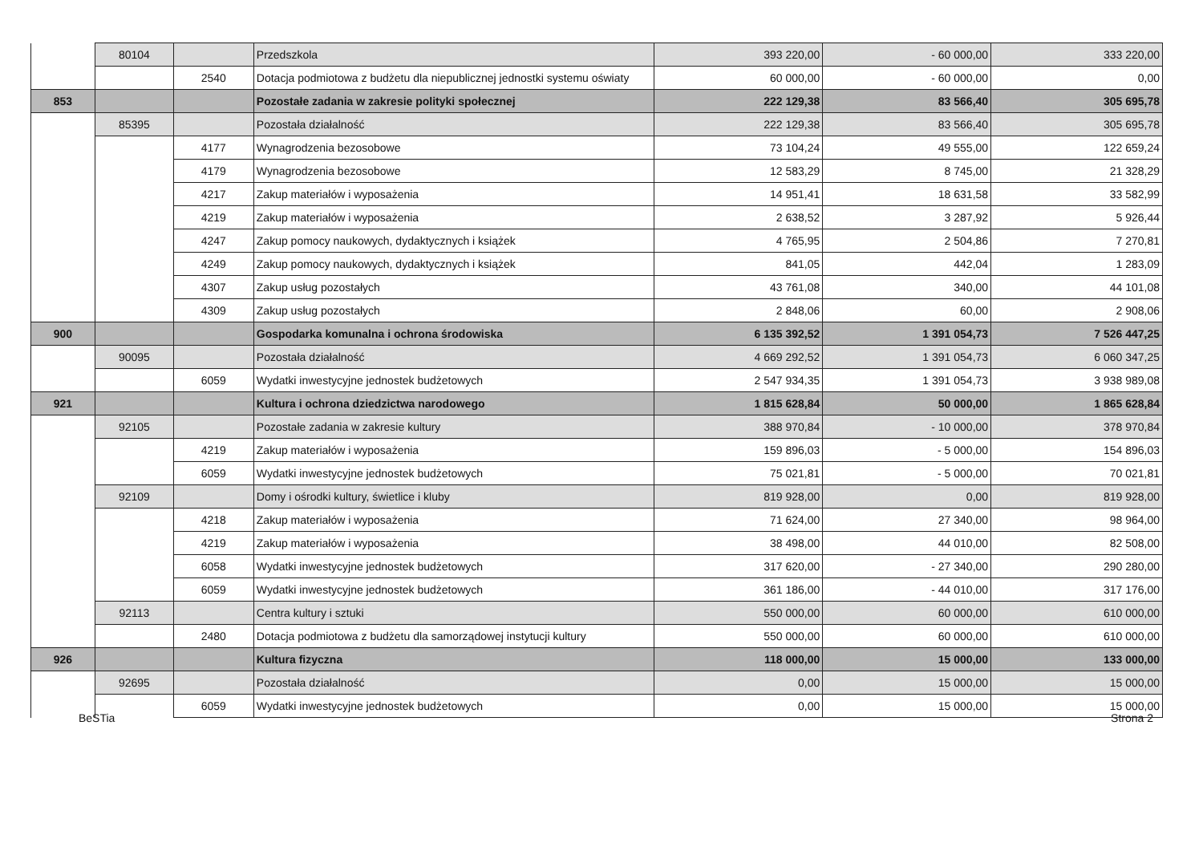| | 80104 | | Przedszkola | 393 220,00 | - 60 000,00 | 333 220,00 |
| | | 2540 | Dotacja podmiotowa z budżetu dla niepublicznej jednostki systemu oświaty | 60 000,00 | - 60 000,00 | 0,00 |
| 853 | | | Pozostałe zadania w zakresie polityki społecznej | 222 129,38 | 83 566,40 | 305 695,78 |
| | 85395 | | Pozostała działalność | 222 129,38 | 83 566,40 | 305 695,78 |
| | | 4177 | Wynagrodzenia bezosobowe | 73 104,24 | 49 555,00 | 122 659,24 |
| | | 4179 | Wynagrodzenia bezosobowe | 12 583,29 | 8 745,00 | 21 328,29 |
| | | 4217 | Zakup materiałów i wyposażenia | 14 951,41 | 18 631,58 | 33 582,99 |
| | | 4219 | Zakup materiałów i wyposażenia | 2 638,52 | 3 287,92 | 5 926,44 |
| | | 4247 | Zakup pomocy naukowych, dydaktycznych i książek | 4 765,95 | 2 504,86 | 7 270,81 |
| | | 4249 | Zakup pomocy naukowych, dydaktycznych i książek | 841,05 | 442,04 | 1 283,09 |
| | | 4307 | Zakup usług pozostałych | 43 761,08 | 340,00 | 44 101,08 |
| | | 4309 | Zakup usług pozostałych | 2 848,06 | 60,00 | 2 908,06 |
| 900 | | | Gospodarka komunalna i ochrona środowiska | 6 135 392,52 | 1 391 054,73 | 7 526 447,25 |
| | 90095 | | Pozostała działalność | 4 669 292,52 | 1 391 054,73 | 6 060 347,25 |
| | | 6059 | Wydatki inwestycyjne jednostek budżetowych | 2 547 934,35 | 1 391 054,73 | 3 938 989,08 |
| 921 | | | Kultura i ochrona dziedzictwa narodowego | 1 815 628,84 | 50 000,00 | 1 865 628,84 |
| | 92105 | | Pozostałe zadania w zakresie kultury | 388 970,84 | - 10 000,00 | 378 970,84 |
| | | 4219 | Zakup materiałów i wyposażenia | 159 896,03 | - 5 000,00 | 154 896,03 |
| | | 6059 | Wydatki inwestycyjne jednostek budżetowych | 75 021,81 | - 5 000,00 | 70 021,81 |
| | 92109 | | Domy i ośrodki kultury, świetlice i kluby | 819 928,00 | 0,00 | 819 928,00 |
| | | 4218 | Zakup materiałów i wyposażenia | 71 624,00 | 27 340,00 | 98 964,00 |
| | | 4219 | Zakup materiałów i wyposażenia | 38 498,00 | 44 010,00 | 82 508,00 |
| | | 6058 | Wydatki inwestycyjne jednostek budżetowych | 317 620,00 | - 27 340,00 | 290 280,00 |
| | | 6059 | Wydatki inwestycyjne jednostek budżetowych | 361 186,00 | - 44 010,00 | 317 176,00 |
| | 92113 | | Centra kultury i sztuki | 550 000,00 | 60 000,00 | 610 000,00 |
| | | 2480 | Dotacja podmiotowa z budżetu dla samorządowej instytucji kultury | 550 000,00 | 60 000,00 | 610 000,00 |
| 926 | | | Kultura fizyczna | 118 000,00 | 15 000,00 | 133 000,00 |
| | 92695 | | Pozostała działalność | 0,00 | 15 000,00 | 15 000,00 |
| | | 6059 | Wydatki inwestycyjne jednostek budżetowych | 0,00 | 15 000,00 | 15 000,00 |
BeSTia Strona 2